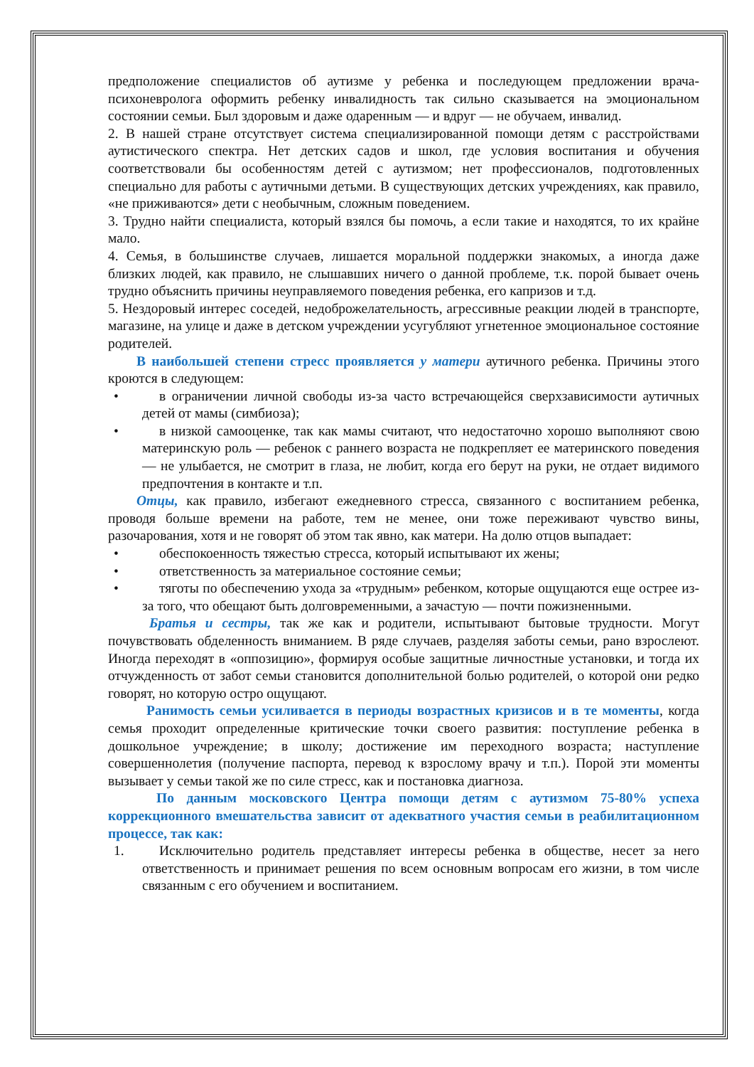предположение специалистов об аутизме у ребенка и последующем предложении врача-психоневролога оформить ребенку инвалидность так сильно сказывается на эмоциональном состоянии семьи. Был здоровым и даже одаренным — и вдруг — не обучаем, инвалид.
2. В нашей стране отсутствует система специализированной помощи детям с расстройствами аутистического спектра. Нет детских садов и школ, где условия воспитания и обучения соответствовали бы особенностям детей с аутизмом; нет профессионалов, подготовленных специально для работы с аутичными детьми. В существующих детских учреждениях, как правило, «не приживаются» дети с необычным, сложным поведением.
3. Трудно найти специалиста, который взялся бы помочь, а если такие и находятся, то их крайне мало.
4. Семья, в большинстве случаев, лишается моральной поддержки знакомых, а иногда даже близких людей, как правило, не слышавших ничего о данной проблеме, т.к. порой бывает очень трудно объяснить причины неуправляемого поведения ребенка, его капризов и т.д.
5. Нездоровый интерес соседей, недоброжелательность, агрессивные реакции людей в транспорте, магазине, на улице и даже в детском учреждении усугубляют угнетенное эмоциональное состояние родителей.
В наибольшей степени стресс проявляется у матери аутичного ребенка. Причины этого кроются в следующем:
• в ограничении личной свободы из-за часто встречающейся сверхзависимости аутичных детей от мамы (симбиоза);
• в низкой самооценке, так как мамы считают, что недостаточно хорошо выполняют свою материнскую роль — ребенок с раннего возраста не подкрепляет ее материнского поведения — не улыбается, не смотрит в глаза, не любит, когда его берут на руки, не отдает видимого предпочтения в контакте и т.п.
Отцы, как правило, избегают ежедневного стресса, связанного с воспитанием ребенка, проводя больше времени на работе, тем не менее, они тоже переживают чувство вины, разочарования, хотя и не говорят об этом так явно, как матери. На долю отцов выпадает:
• обеспокоенность тяжестью стресса, который испытывают их жены;
• ответственность за материальное состояние семьи;
• тяготы по обеспечению ухода за «трудным» ребенком, которые ощущаются еще острее из-за того, что обещают быть долговременными, а зачастую — почти пожизненными.
Братья и сестры, так же как и родители, испытывают бытовые трудности. Могут почувствовать обделенность вниманием. В ряде случаев, разделяя заботы семьи, рано взрослеют. Иногда переходят в «оппозицию», формируя особые защитные личностные установки, и тогда их отчужденность от забот семьи становится дополнительной болью родителей, о которой они редко говорят, но которую остро ощущают.
Ранимость семьи усиливается в периоды возрастных кризисов и в те моменты, когда семья проходит определенные критические точки своего развития: поступление ребенка в дошкольное учреждение; в школу; достижение им переходного возраста; наступление совершеннолетия (получение паспорта, перевод к взрослому врачу и т.п.). Порой эти моменты вызывает у семьи такой же по силе стресс, как и постановка диагноза.
По данным московского Центра помощи детям с аутизмом 75-80% успеха коррекционного вмешательства зависит от адекватного участия семьи в реабилитационном процессе, так как:
1. Исключительно родитель представляет интересы ребенка в обществе, несет за него ответственность и принимает решения по всем основным вопросам его жизни, в том числе связанным с его обучением и воспитанием.